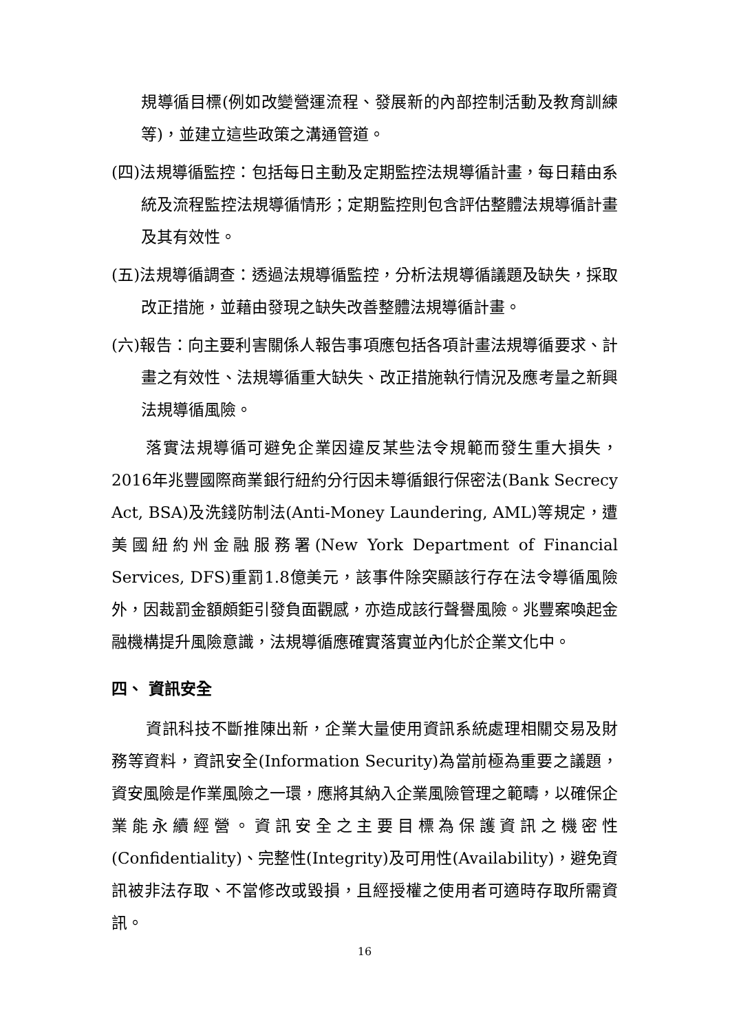規導循目標(例如改變營運流程、發展新的內部控制活動及教育訓練等)，並建立這些政策之溝通管道。
(四)法規導循監控：包括每日主動及定期監控法規導循計畫，每日藉由系統及流程監控法規導循情形；定期監控則包含評估整體法規導循計畫及其有效性。
(五)法規導循調查：透過法規導循監控，分析法規導循議題及缺失，採取改正措施，並藉由發現之缺失改善整體法規導循計畫。
(六)報告：向主要利害關係人報告事項應包括各項計畫法規導循要求、計畫之有效性、法規導循重大缺失、改正措施執行情況及應考量之新興法規導循風險。
落實法規導循可避免企業因違反某些法令規範而發生重大損失，2016年兆豐國際商業銀行紐約分行因未導循銀行保密法(Bank Secrecy Act, BSA)及洗錢防制法(Anti-Money Laundering, AML)等規定，遭美國紐約州金融服務署(New York Department of Financial Services, DFS)重罰1.8億美元，該事件除突顯該行存在法令導循風險外，因裁罰金額頗鉅引發負面觀感，亦造成該行聲譽風險。兆豐案喚起金融機構提升風險意識，法規導循應確實落實並內化於企業文化中。
四、 資訊安全
資訊科技不斷推陳出新，企業大量使用資訊系統處理相關交易及財務等資料，資訊安全(Information Security)為當前極為重要之議題，資安風險是作業風險之一環，應將其納入企業風險管理之範疇，以確保企業能永續經營。資訊安全之主要目標為保護資訊之機密性(Confidentiality)、完整性(Integrity)及可用性(Availability)，避免資訊被非法存取、不當修改或毀損，且經授權之使用者可適時存取所需資訊。
16